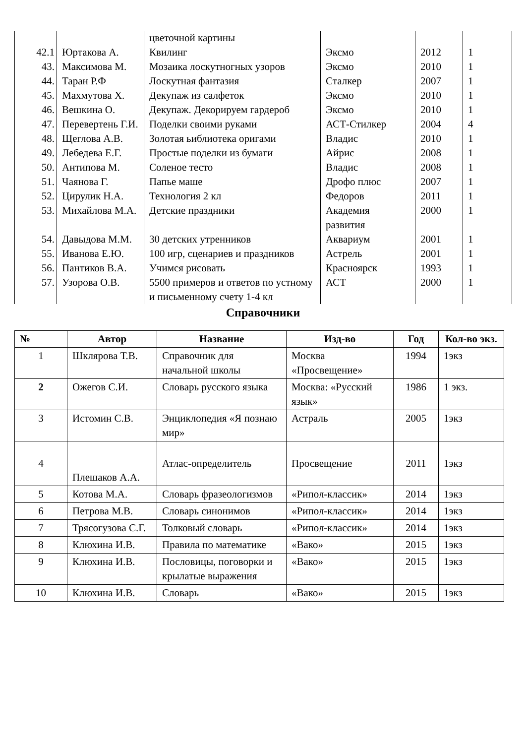| | | цветочной картины | | | |
| 42.1 | Юртакова А. | Квилинг | Эксмо | 2012 | 1 |
| 43. | Максимова М. | Мозаика лоскутногных узоров | Эксмо | 2010 | 1 |
| 44. | Таран Р.Ф | Лоскутная фантазия | Сталкер | 2007 | 1 |
| 45. | Махмутова Х. | Декупаж из салфеток | Эксмо | 2010 | 1 |
| 46. | Вешкина О. | Декупаж. Декорируем гардероб | Эксмо | 2010 | 1 |
| 47. | Перевертень Г.И. | Поделки своими руками | АСТ-Стилкер | 2004 | 4 |
| 48. | Щеглова А.В. | Золотая ьиблиотека оригами | Владис | 2010 | 1 |
| 49. | Лебедева Е.Г. | Простые поделки из бумаги | Айрис | 2008 | 1 |
| 50. | Антипова М. | Соленое тесто | Владис | 2008 | 1 |
| 51. | Чаянова Г. | Папье маше | Дрофо плюс | 2007 | 1 |
| 52. | Цирулик Н.А. | Технология 2 кл | Федоров | 2011 | 1 |
| 53. | Михайлова М.А. | Детские праздники | Академия развития | 2000 | 1 |
| 54. | Давыдова М.М. | 30 детских утренников | Аквариум | 2001 | 1 |
| 55. | Иванова Е.Ю. | 100 игр, сценариев и праздников | Астрель | 2001 | 1 |
| 56. | Пантиков В.А. | Учимся рисовать | Красноярск | 1993 | 1 |
| 57. | Узорова О.В. | 5500 примеров и ответов по устному и письменному счету 1-4 кл | АСТ | 2000 | 1 |
Справочники
| № | Автор | Название | Изд-во | Год | Кол-во экз. |
| --- | --- | --- | --- | --- | --- |
| 1 | Шклярова Т.В. | Справочник для начальной школы | Москва «Просвещение» | 1994 | 1экз |
| 2 | Ожегов С.И. | Словарь русского языка | Москва: «Русский язык» | 1986 | 1 экз. |
| 3 | Истомин С.В. | Энциклопедия «Я познаю мир» | Астраль | 2005 | 1экз |
| 4 | Плешаков А.А. | Атлас-определитель | Просвещение | 2011 | 1экз |
| 5 | Котова М.А. | Словарь фразеологизмов | «Рипол-классик» | 2014 | 1экз |
| 6 | Петрова М.В. | Словарь синонимов | «Рипол-классик» | 2014 | 1экз |
| 7 | Трясогузова С.Г. | Толковый словарь | «Рипол-классик» | 2014 | 1экз |
| 8 | Клюхина И.В. | Правила по математике | «Вако» | 2015 | 1экз |
| 9 | Клюхина И.В. | Пословицы, поговорки и крылатые выражения | «Вако» | 2015 | 1экз |
| 10 | Клюхина И.В. | Словарь | «Вако» | 2015 | 1экз |